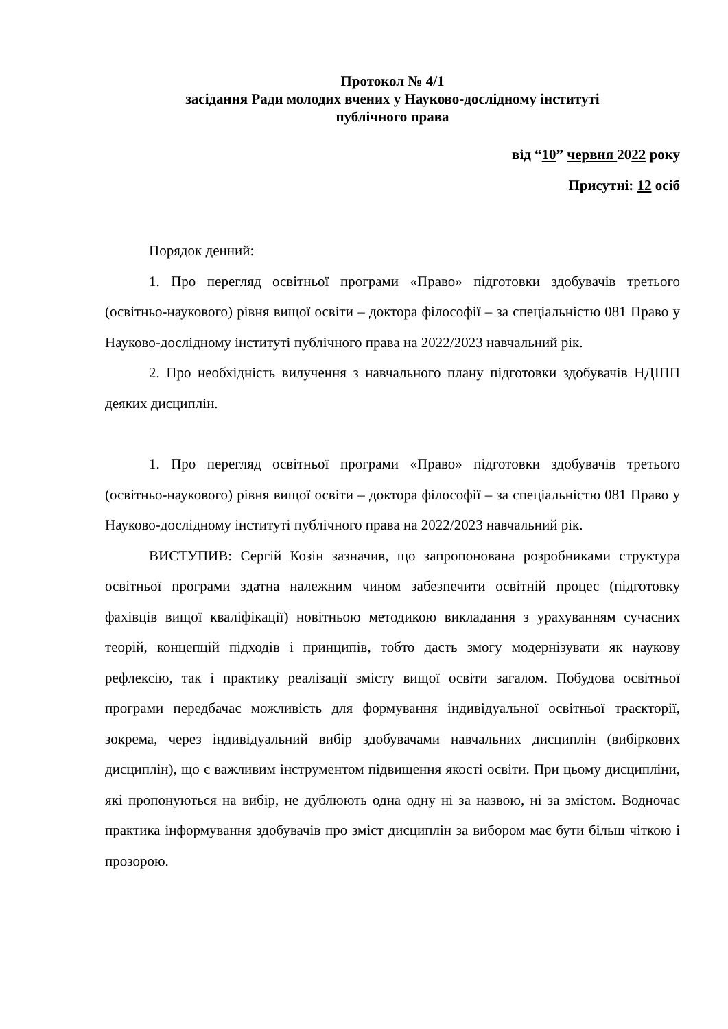Протокол № 4/1
засідання Ради молодих вчених у Науково-дослідному інституті
публічного права
від “10” червня 2022 року
Присутні: 12 осіб
Порядок денний:
1. Про перегляд освітньої програми «Право» підготовки здобувачів третього (освітньо-наукового) рівня вищої освіти – доктора філософії – за спеціальністю 081 Право у Науково-дослідному інституті публічного права на 2022/2023 навчальний рік.
2. Про необхідність вилучення з навчального плану підготовки здобувачів НДІПП деяких дисциплін.
1. Про перегляд освітньої програми «Право» підготовки здобувачів третього (освітньо-наукового) рівня вищої освіти – доктора філософії – за спеціальністю 081 Право у Науково-дослідному інституті публічного права на 2022/2023 навчальний рік.
ВИСТУПИВ: Сергій Козін зазначив, що запропонована розробниками структура освітньої програми здатна належним чином забезпечити освітній процес (підготовку фахівців вищої кваліфікації) новітньою методикою викладання з урахуванням сучасних теорій, концепцій підходів і принципів, тобто дасть змогу модернізувати як наукову рефлексію, так і практику реалізації змісту вищої освіти загалом. Побудова освітньої програми передбачає можливість для формування індивідуальної освітньої траєкторії, зокрема, через індивідуальний вибір здобувачами навчальних дисциплін (вибіркових дисциплін), що є важливим інструментом підвищення якості освіти. При цьому дисципліни, які пропонуються на вибір, не дублюють одна одну ні за назвою, ні за змістом. Водночас практика інформування здобувачів про зміст дисциплін за вибором має бути більш чіткою і прозорою.